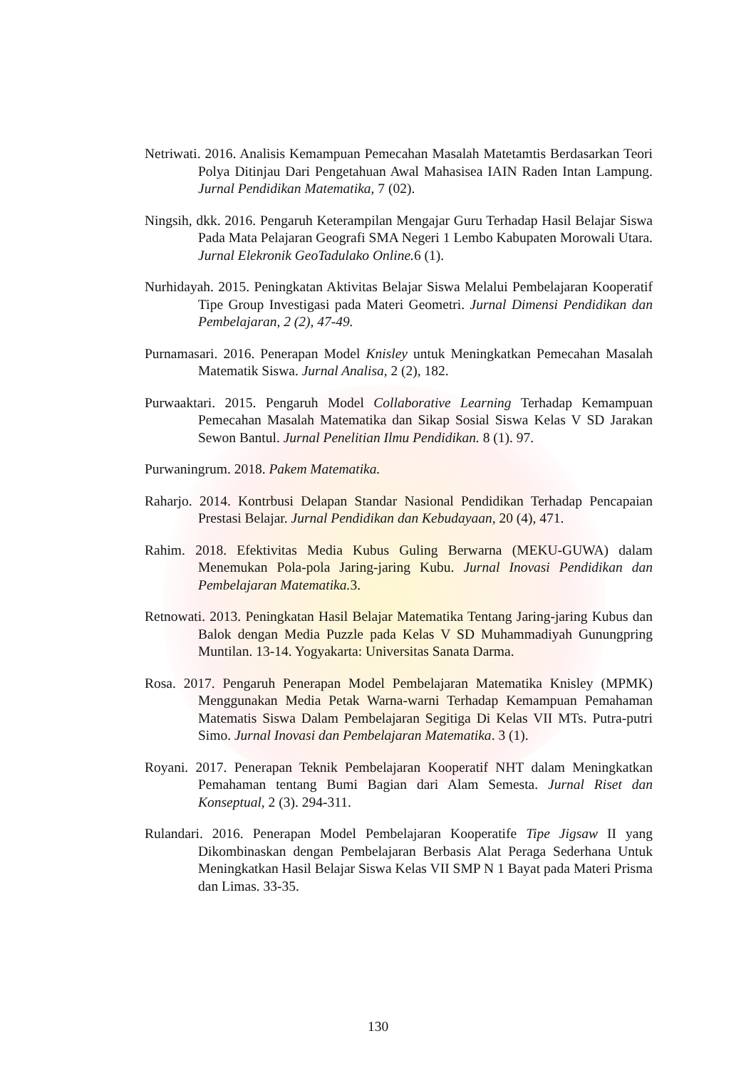Netriwati. 2016. Analisis Kemampuan Pemecahan Masalah Matetamtis Berdasarkan Teori Polya Ditinjau Dari Pengetahuan Awal Mahasisea IAIN Raden Intan Lampung. Jurnal Pendidikan Matematika, 7 (02).
Ningsih, dkk. 2016. Pengaruh Keterampilan Mengajar Guru Terhadap Hasil Belajar Siswa Pada Mata Pelajaran Geografi SMA Negeri 1 Lembo Kabupaten Morowali Utara. Jurnal Elekronik GeoTadulako Online. 6 (1).
Nurhidayah. 2015. Peningkatan Aktivitas Belajar Siswa Melalui Pembelajaran Kooperatif Tipe Group Investigasi pada Materi Geometri. Jurnal Dimensi Pendidikan dan Pembelajaran, 2 (2), 47-49.
Purnamasari. 2016. Penerapan Model Knisley untuk Meningkatkan Pemecahan Masalah Matematik Siswa. Jurnal Analisa, 2 (2), 182.
Purwaaktari. 2015. Pengaruh Model Collaborative Learning Terhadap Kemampuan Pemecahan Masalah Matematika dan Sikap Sosial Siswa Kelas V SD Jarakan Sewon Bantul. Jurnal Penelitian Ilmu Pendidikan. 8 (1). 97.
Purwaningrum. 2018. Pakem Matematika.
Raharjo. 2014. Kontrbusi Delapan Standar Nasional Pendidikan Terhadap Pencapaian Prestasi Belajar. Jurnal Pendidikan dan Kebudayaan, 20 (4), 471.
Rahim. 2018. Efektivitas Media Kubus Guling Berwarna (MEKU-GUWA) dalam Menemukan Pola-pola Jaring-jaring Kubu. Jurnal Inovasi Pendidikan dan Pembelajaran Matematika. 3.
Retnowati. 2013. Peningkatan Hasil Belajar Matematika Tentang Jaring-jaring Kubus dan Balok dengan Media Puzzle pada Kelas V SD Muhammadiyah Gunungpring Muntilan. 13-14. Yogyakarta: Universitas Sanata Darma.
Rosa. 2017. Pengaruh Penerapan Model Pembelajaran Matematika Knisley (MPMK) Menggunakan Media Petak Warna-warni Terhadap Kemampuan Pemahaman Matematis Siswa Dalam Pembelajaran Segitiga Di Kelas VII MTs. Putra-putri Simo. Jurnal Inovasi dan Pembelajaran Matematika. 3 (1).
Royani. 2017. Penerapan Teknik Pembelajaran Kooperatif NHT dalam Meningkatkan Pemahaman tentang Bumi Bagian dari Alam Semesta. Jurnal Riset dan Konseptual, 2 (3). 294-311.
Rulandari. 2016. Penerapan Model Pembelajaran Kooperatife Tipe Jigsaw II yang Dikombinaskan dengan Pembelajaran Berbasis Alat Peraga Sederhana Untuk Meningkatkan Hasil Belajar Siswa Kelas VII SMP N 1 Bayat pada Materi Prisma dan Limas. 33-35.
130